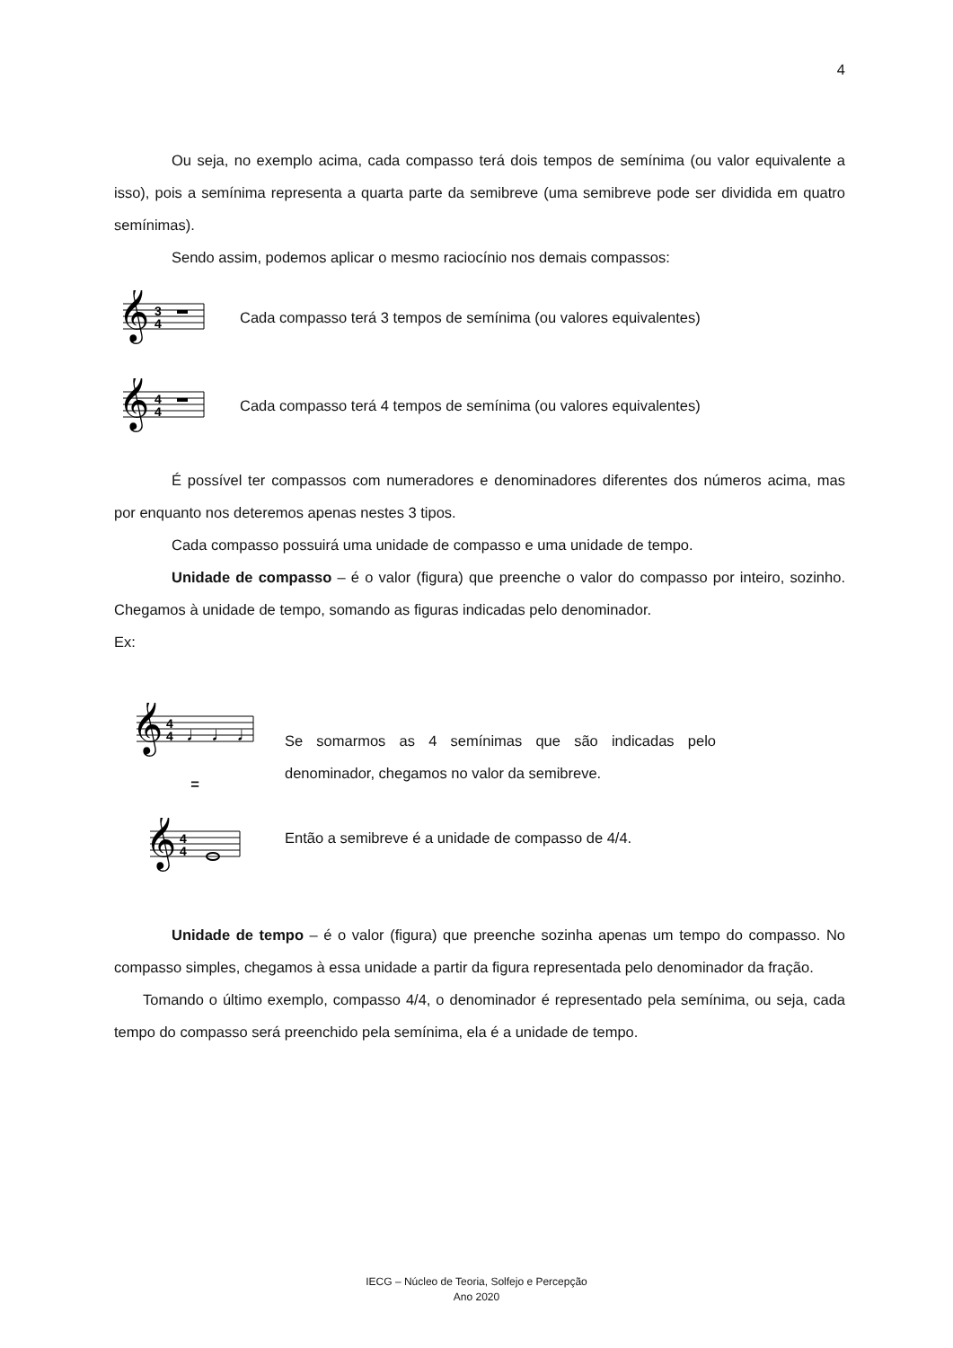4
Ou seja, no exemplo acima, cada compasso terá dois tempos de semínima (ou valor equivalente a isso), pois a semínima representa a quarta parte da semibreve (uma semibreve pode ser dividida em quatro semínimas).
Sendo assim, podemos aplicar o mesmo raciocínio nos demais compassos:
𝄞
3
4
Cada compasso terá 3 tempos de semínima (ou valores equivalentes)
𝄞
4
4
Cada compasso terá 4 tempos de semínima (ou valores equivalentes)
É possível ter compassos com numeradores e denominadores diferentes dos números acima, mas por enquanto nos deteremos apenas nestes 3 tipos.
Cada compasso possuirá uma unidade de compasso e uma unidade de tempo.
Unidade de compasso – é o valor (figura) que preenche o valor do compasso por inteiro, sozinho. Chegamos à unidade de tempo, somando as figuras indicadas pelo denominador.
Ex:
𝄞
4
4
♩ ♩ ♩ ♩
=
𝄞
4
4
Se somarmos as 4 semínimas que são indicadas pelo denominador, chegamos no valor da semibreve.
Então a semibreve é a unidade de compasso de 4/4.
Unidade de tempo – é o valor (figura) que preenche sozinha apenas um tempo do compasso. No compasso simples, chegamos à essa unidade a partir da figura representada pelo denominador da fração.
Tomando o último exemplo, compasso 4/4, o denominador é representado pela semínima, ou seja, cada tempo do compasso será preenchido pela semínima, ela é a unidade de tempo.
IECG – Núcleo de Teoria, Solfejo e Percepção
Ano 2020